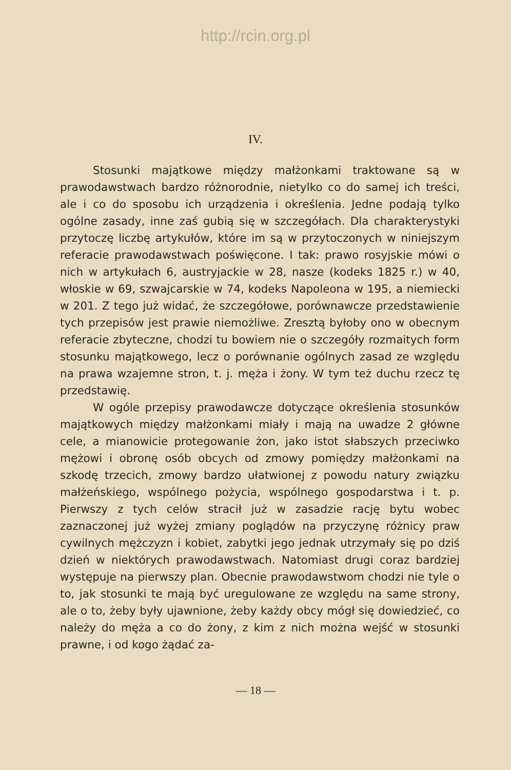http://rcin.org.pl
IV.
Stosunki majątkowe między małżonkami traktowane są w prawodawstwach bardzo różnorodnie, nietylko co do samej ich treści, ale i co do sposobu ich urządzenia i określenia. Jedne podają tylko ogólne zasady, inne zaś gubią się w szczegółach. Dla charakterystyki przytoczę liczbę artykułów, które im są w przytoczonych w niniejszym referacie prawodawstwach poświęcone. I tak: prawo rosyjskie mówi o nich w artykułach 6, austryjackie w 28, nasze (kodeks 1825 r.) w 40, włoskie w 69, szwajcarskie w 74, kodeks Napoleona w 195, a niemiecki w 201. Z tego już widać, że szczegółowe, porównawcze przedstawienie tych przepisów jest prawie niemożliwe. Zresztą byłoby ono w obecnym referacie zbyteczne, chodzi tu bowiem nie o szczegóły rozmaitych form stosunku majątkowego, lecz o porównanie ogólnych zasad ze względu na prawa wzajemne stron, t. j. męża i żony. W tym też duchu rzecz tę przedstawię.
W ogóle przepisy prawodawcze dotyczące określenia stosunków majątkowych między małżonkami miały i mają na uwadze 2 główne cele, a mianowicie protegowanie żon, jako istot słabszych przeciwko mężowi i obronę osób obcych od zmowy pomiędzy małżonkami na szkodę trzecich, zmowy bardzo ułatwionej z powodu natury związku małżeńskiego, wspólnego pożycia, wspólnego gospodarstwa i t. p. Pierwszy z tych celów stracił już w zasadzie rację bytu wobec zaznaczonej już wyżej zmiany poglądów na przyczynę różnicy praw cywilnych mężczyzn i kobiet, zabytki jego jednak utrzymały się po dziś dzień w niektórych prawodawstwach. Natomiast drugi coraz bardziej występuje na pierwszy plan. Obecnie prawodawstwom chodzi nie tyle o to, jak stosunki te mają być uregulowane ze względu na same strony, ale o to, żeby były ujawnione, żeby każdy obcy mógł się dowiedzieć, co należy do męża a co do żony, z kim z nich można wejść w stosunki prawne, i od kogo żądać za-
— 18 —